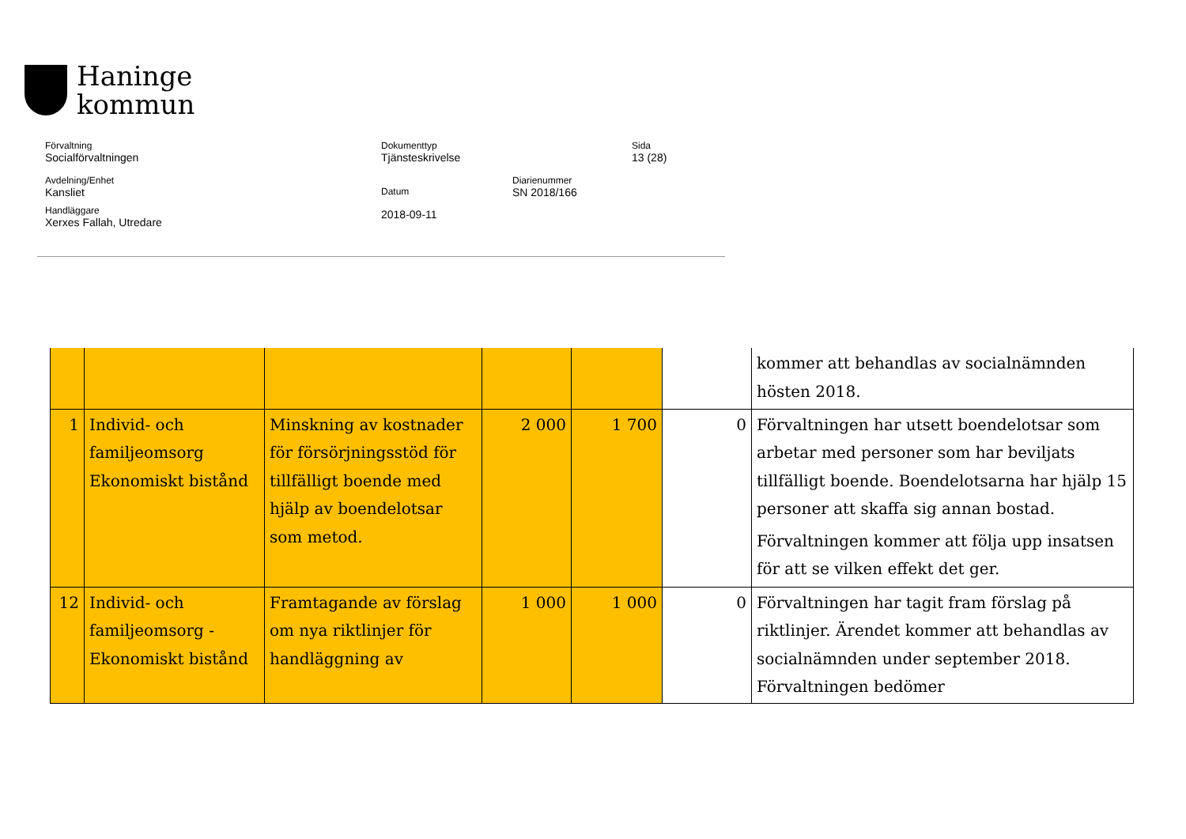Haninge
kommun
Förvaltning
Socialförvaltningen
Dokumenttyp
Tjänsteskrivelse
Sida
13 (28)
Avdelning/Enhet
Kansliet
Datum
2018-09-11
Diarienummer
SN 2018/166
Handläggare
Xerxes Fallah, Utredare
| | | | | | | kommer att behandlas av socialnämnden hösten 2018. |
| 1 | Individ- och familjeomsorg Ekonomiskt bistånd | Minskning av kostnader för försörjningsstöd för tillfälligt boende med hjälp av boendelotsar som metod. | 2 000 | 1 700 | 0 | Förvaltningen har utsett boendelotsar som arbetar med personer som har beviljats tillfälligt boende. Boendelotsarna har hjälp 15 personer att skaffa sig annan bostad. Förvaltningen kommer att följa upp insatsen för att se vilken effekt det ger. |
| 12 | Individ- och familjeomsorg - Ekonomiskt bistånd | Framtagande av förslag om nya riktlinjer för handläggning av | 1 000 | 1 000 | 0 | Förvaltningen har tagit fram förslag på riktlinjer. Ärendet kommer att behandlas av socialnämnden under september 2018. Förvaltningen bedömer |